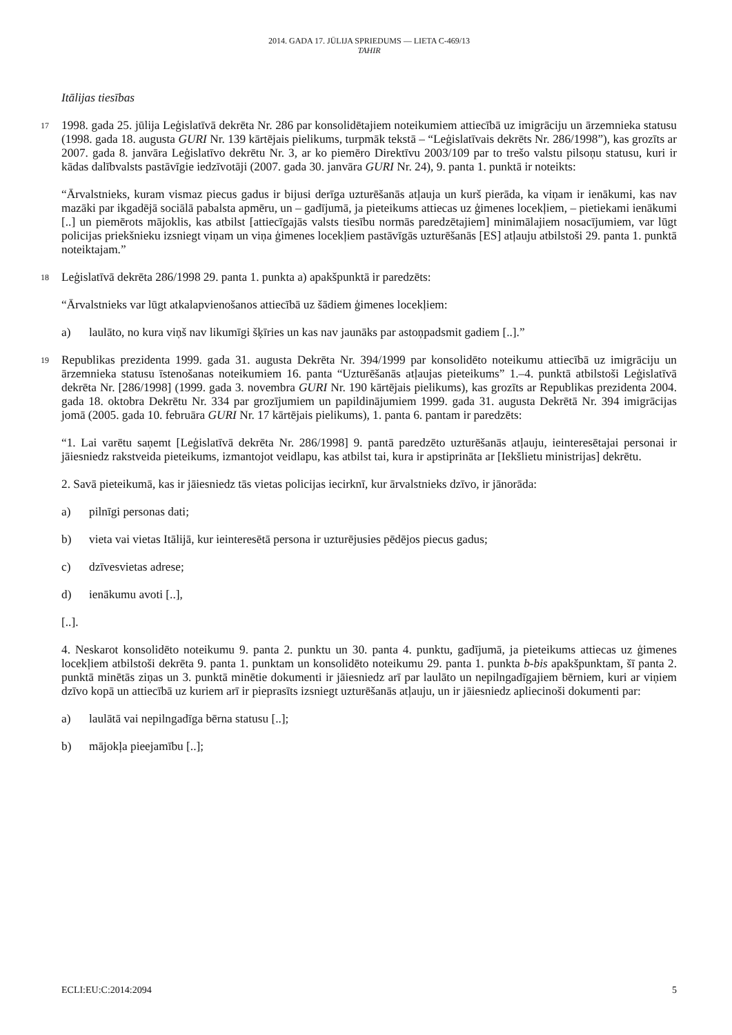2014. GADA 17. JŪLIJA SPRIEDUMS — LIETA C-469/13
TAHIR
Itālijas tiesības
17
1998. gada 25. jūlija Leģislatīvā dekrēta Nr. 286 par konsolidētajiem noteikumiem attiecībā uz imigrāciju un ārzemnieka statusu (1998. gada 18. augusta GURI Nr. 139 kārtējais pielikums, turpmāk tekstā – “Leģislatīvais dekrēts Nr. 286/1998”), kas grozīts ar 2007. gada 8. janvāra Leģislatīvo dekrētu Nr. 3, ar ko piemēro Direktīvu 2003/109 par to trešo valstu pilsoņu statusu, kuri ir kādas dalībvalsts pastāvīgie iedzīvotāji (2007. gada 30. janvāra GURI Nr. 24), 9. panta 1. punktā ir noteikts:
“Ārvalstnieks, kuram vismaz piecus gadus ir bijusi derīga uzturēšanās atļauja un kurš pierāda, ka viņam ir ienākumi, kas nav mazāki par ikgadējā sociālā pabalsta apmēru, un – gadījumā, ja pieteikums attiecas uz ģimenes locekļiem, – pietiekami ienākumi [..] un piemērots mājoklis, kas atbilst [attiecīgajās valsts tiesību normās paredzētajiem] minimālajiem nosacījumiem, var lūgt policijas priekšnieku izsniegt viņam un viņa ģimenes locekļiem pastāvīgās uzturēšanās [ES] atļauju atbilstoši 29. panta 1. punktā noteiktajam.”
18
Leģislatīvā dekrēta 286/1998 29. panta 1. punkta a) apakšpunktā ir paredzēts:
“Ārvalstnieks var lūgt atkalapvienošanos attiecībā uz šādiem ģimenes locekļiem:
a) laulāto, no kura viņš nav likumīgi šķīries un kas nav jaunāks par astoņpadsmit gadiem [..].”
19
Republikas prezidenta 1999. gada 31. augusta Dekrēta Nr. 394/1999 par konsolidēto noteikumu attiecībā uz imigrāciju un ārzemnieka statusu īstenošanas noteikumiem 16. panta “Uzturēšanās atļaujas pieteikums” 1.–4. punktā atbilstoši Leģislatīvā dekrēta Nr. [286/1998] (1999. gada 3. novembra GURI Nr. 190 kārtējais pielikums), kas grozīts ar Republikas prezidenta 2004. gada 18. oktobra Dekrētu Nr. 334 par grozījumiem un papildinājumiem 1999. gada 31. augusta Dekrētā Nr. 394 imigrācijas jomā (2005. gada 10. februāra GURI Nr. 17 kārtējais pielikums), 1. panta 6. pantam ir paredzēts:
“1. Lai varētu saņemt [Leģislatīvā dekrēta Nr. 286/1998] 9. pantā paredzēto uzturēšanās atļauju, ieinteresētajai personai ir jāiesniedz rakstveida pieteikums, izmantojot veidlapu, kas atbilst tai, kura ir apstiprināta ar [Iekšlietu ministrijas] dekrētu.
2. Savā pieteikumā, kas ir jāiesniedz tās vietas policijas iecirknī, kur ārvalstnieks dzīvo, ir jānorāda:
a) pilnīgi personas dati;
b) vieta vai vietas Itālijā, kur ieinteresētā persona ir uzturējusies pēdējos piecus gadus;
c) dzīvesvietas adrese;
d) ienākumu avoti [..],
[..].
4. Neskarot konsolidēto noteikumu 9. panta 2. punktu un 30. panta 4. punktu, gadījumā, ja pieteikums attiecas uz ģimenes locekļiem atbilstoši dekrēta 9. panta 1. punktam un konsolidēto noteikumu 29. panta 1. punkta b-bis apakšpunktam, šī panta 2. punktā minētās ziņas un 3. punktā minētie dokumenti ir jāiesniedz arī par laulāto un nepilngadīgajiem bērniem, kuri ar viņiem dzīvo kopā un attiecībā uz kuriem arī ir pieprasīts izsniegt uzturēšanās atļauju, un ir jāiesniedz apliecinoši dokumenti par:
a) laulātā vai nepilngadīga bērna statusu [..];
b) mājokļa pieejamību [..];
ECLI:EU:C:2014:2094 5